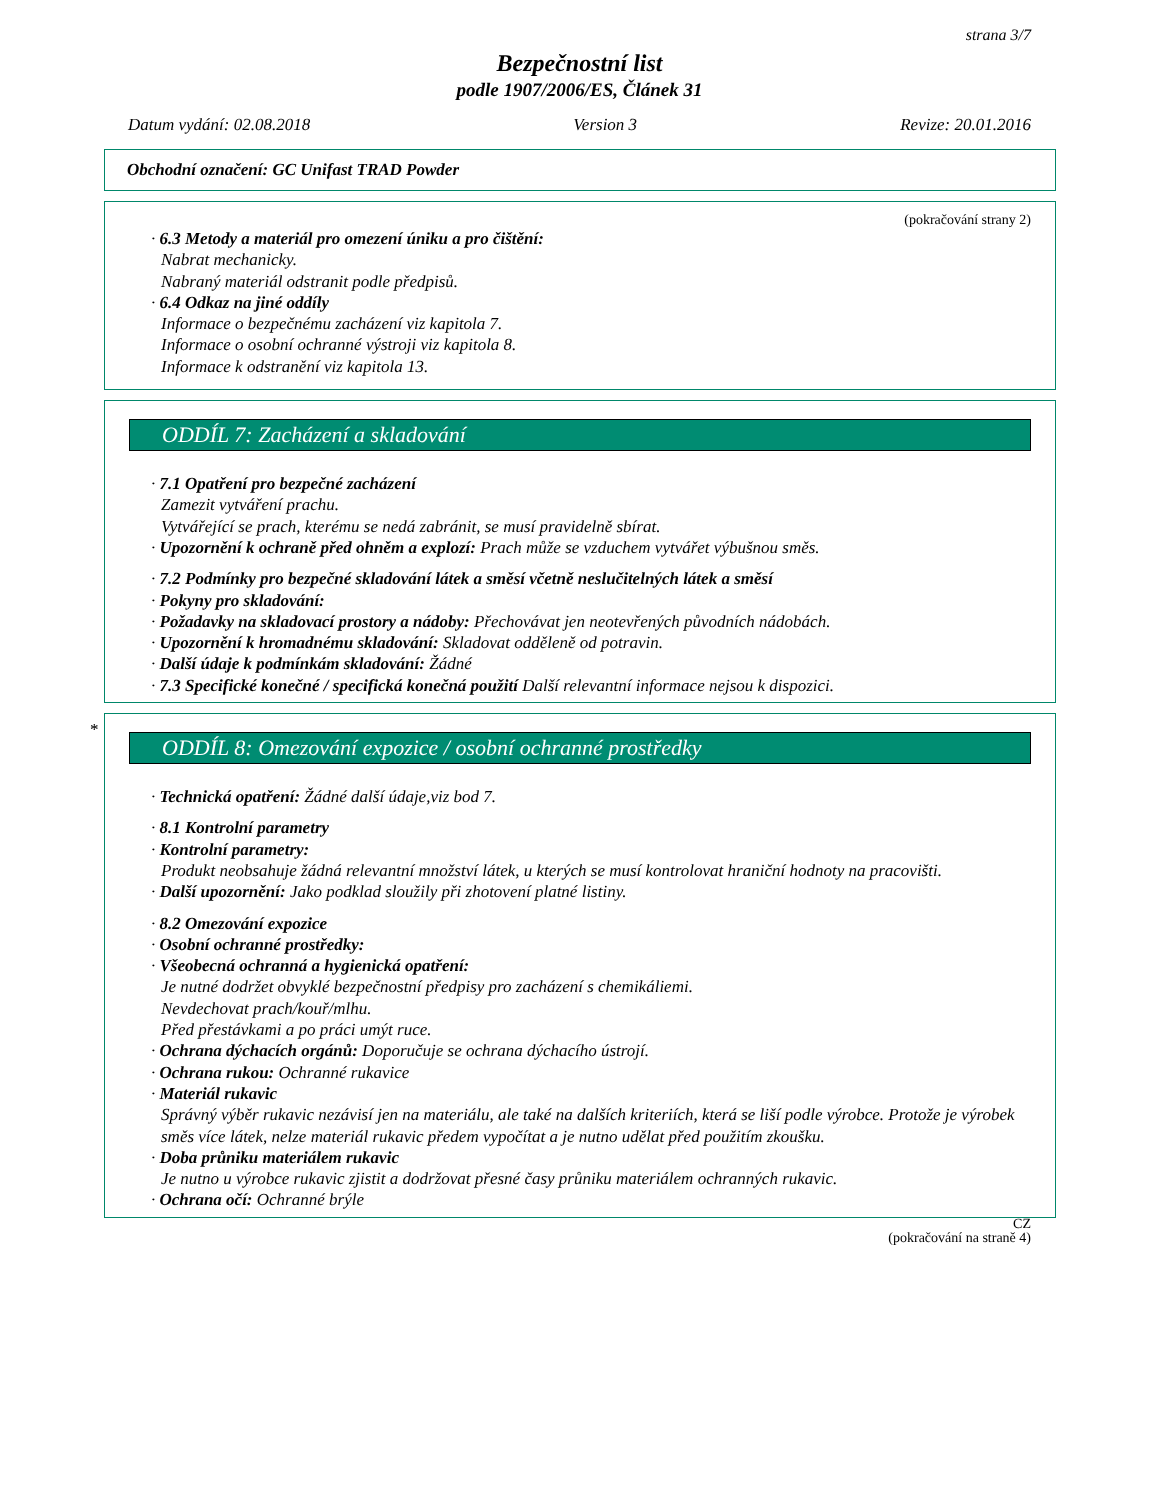strana 3/7
Bezpečnostní list
podle 1907/2006/ES, Článek 31
Datum vydání: 02.08.2018 Version 3 Revize: 20.01.2016
Obchodní označení: GC Unifast TRAD Powder
(pokračování strany 2)
· 6.3 Metody a materiál pro omezení úniku a pro čištění:
Nabrat mechanicky.
Nabraný materiál odstranit podle předpisů.
· 6.4 Odkaz na jiné oddíly
Informace o bezpečnému zacházení viz kapitola 7.
Informace o osobní ochranné výstroji viz kapitola 8.
Informace k odstranění viz kapitola 13.
ODDÍL 7: Zacházení a skladování
· 7.1 Opatření pro bezpečné zacházení
Zamezit vytváření prachu.
Vytvářející se prach, kterému se nedá zabránit, se musí pravidelně sbírat.
· Upozornění k ochraně před ohněm a explozí: Prach může se vzduchem vytvářet výbušnou směs.
· 7.2 Podmínky pro bezpečné skladování látek a směsí včetně neslučitelných látek a směsí
· Pokyny pro skladování:
· Požadavky na skladovací prostory a nádoby: Přechovávat jen neotevřených původních nádobách.
· Upozornění k hromadnému skladování: Skladovat odděleně od potravin.
· Další údaje k podmínkám skladování: Žádné
· 7.3 Specifické konečné / specifická konečná použití Další relevantní informace nejsou k dispozici.
*
ODDÍL 8: Omezování expozice / osobní ochranné prostředky
· Technická opatření: Žádné další údaje,viz bod 7.
· 8.1 Kontrolní parametry
· Kontrolní parametry:
Produkt neobsahuje žádná relevantní množství látek, u kterých se musí kontrolovat hraniční hodnoty na pracovišti.
· Další upozornění: Jako podklad sloužily při zhotovení platné listiny.
· 8.2 Omezování expozice
· Osobní ochranné prostředky:
· Všeobecná ochranná a hygienická opatření:
Je nutné dodržet obvyklé bezpečnostní předpisy pro zacházení s chemikáliemi.
Nevdechovat prach/kouř/mlhu.
Před přestávkami a po práci umýt ruce.
· Ochrana dýchacích orgánů: Doporučuje se ochrana dýchacího ústrojí.
· Ochrana rukou: Ochranné rukavice
· Materiál rukavic
Správný výběr rukavic nezávisí jen na materiálu, ale také na dalších kriteriích, která se liší podle výrobce. Protože je výrobek směs více látek, nelze materiál rukavic předem vypočítat a je nutno udělat před použitím zkoušku.
· Doba průniku materiálem rukavic
Je nutno u výrobce rukavic zjistit a dodržovat přesné časy průniku materiálem ochranných rukavic.
· Ochrana očí: Ochranné brýle
CZ
(pokračování na straně 4)